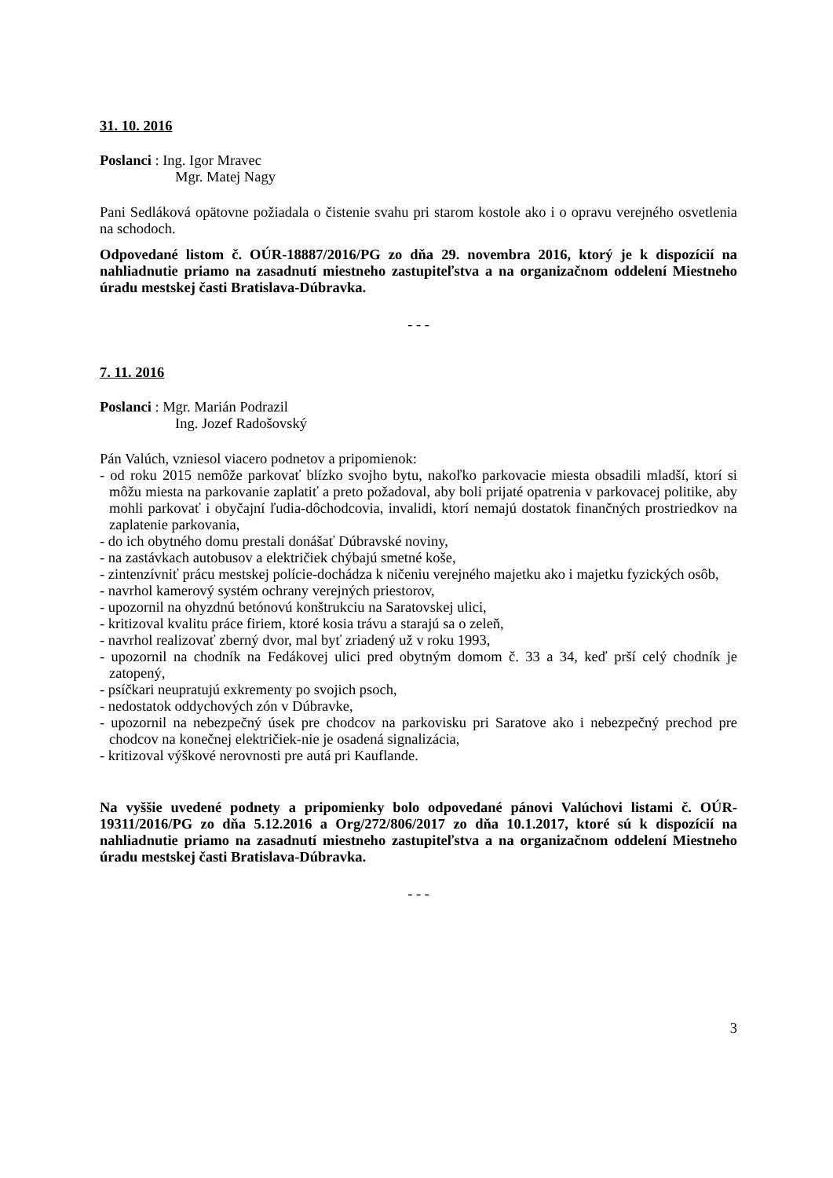31. 10. 2016
Poslanci : Ing. Igor Mravec
Mgr. Matej Nagy
Pani Sedláková opätovne požiadala o čistenie svahu pri starom kostole ako i o opravu verejného osvetlenia na schodoch.
Odpovedané listom č. OÚR-18887/2016/PG zo dňa 29. novembra 2016, ktorý je k dispozícií na nahliadnutie priamo na zasadnutí miestneho zastupiteľstva a na organizačnom oddelení Miestneho úradu mestskej časti Bratislava-Dúbravka.
- - -
7. 11. 2016
Poslanci : Mgr. Marián Podrazil
Ing. Jozef Radošovský
Pán Valúch, vzniesol viacero podnetov a pripomienok:
- od roku 2015 nemôže parkovať blízko svojho bytu, nakoľko parkovacie miesta obsadili mladší, ktorí si môžu miesta na parkovanie zaplatiť a preto požadoval, aby boli prijaté opatrenia v parkovacej politike, aby mohli parkovať i obyčajní ľudia-dôchodcovia, invalidi, ktorí nemajú dostatok finančných prostriedkov na zaplatenie parkovania,
- do ich obytného domu prestali donášať Dúbravské noviny,
- na zastávkach autobusov a električiek chýbajú smetné koše,
- zintenzívniť prácu mestskej polície-dochádza k ničeniu verejného majetku ako i majetku fyzických osôb,
- navrhol kamerový systém ochrany verejných priestorov,
- upozornil na ohyzdnú betónovú konštrukciu na Saratovskej ulici,
- kritizoval kvalitu práce firiem, ktoré kosia trávu a starajú sa o zeleň,
- navrhol realizovať zberný dvor, mal byť zriadený už v roku 1993,
- upozornil na chodník na Fedákovej ulici pred obytným domom č. 33 a 34, keď prší celý chodník je zatopený,
- psíčkari neupratujú exkrementy po svojich psoch,
- nedostatok oddychových zón v Dúbravke,
- upozornil na nebezpečný úsek pre chodcov na parkovisku pri Saratove ako i nebezpečný prechod pre chodcov na konečnej električiek-nie je osadená signalizácia,
- kritizoval výškové nerovnosti pre autá pri Kauflande.
Na vyššie uvedené podnety a pripomienky bolo odpovedané pánovi Valúchovi listami č. OÚR-19311/2016/PG zo dňa 5.12.2016 a Org/272/806/2017 zo dňa 10.1.2017, ktoré sú k dispozícií na nahliadnutie priamo na zasadnutí miestneho zastupiteľstva a na organizačnom oddelení Miestneho úradu mestskej časti Bratislava-Dúbravka.
- - -
3